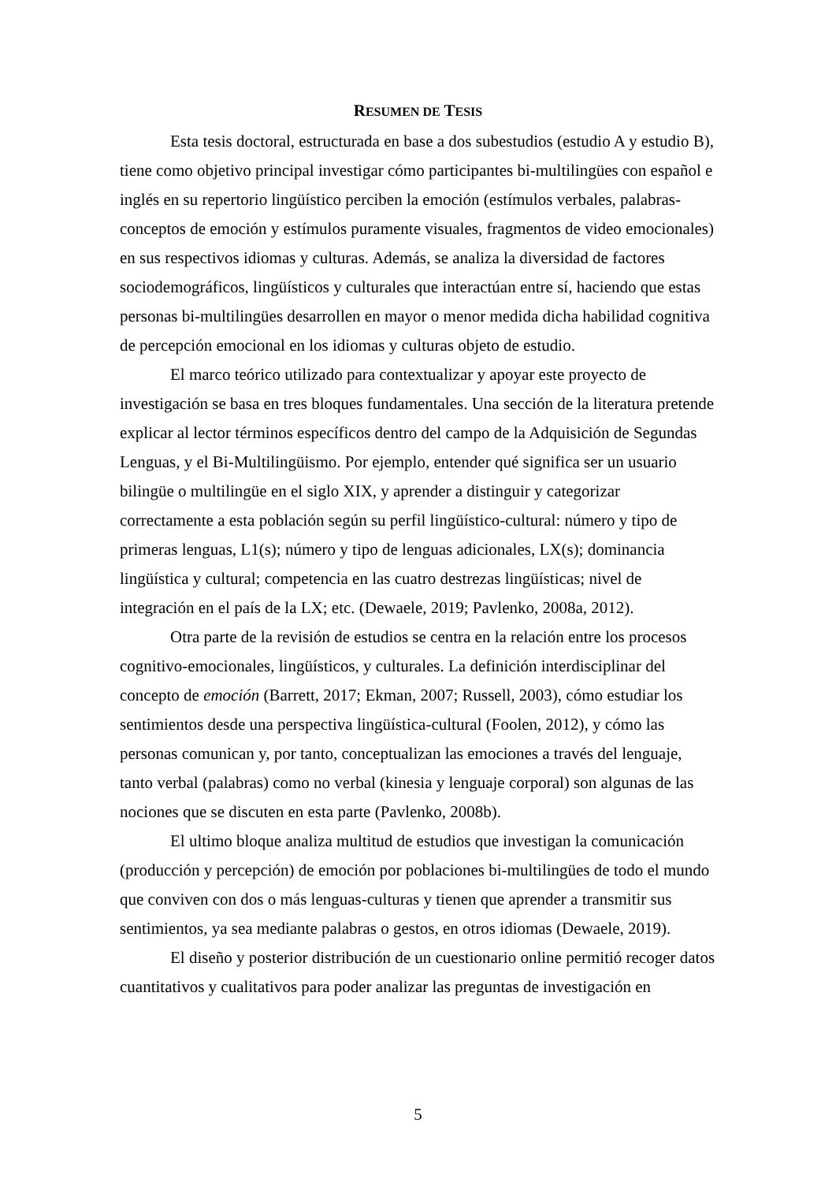RESUMEN DE TESIS
Esta tesis doctoral, estructurada en base a dos subestudios (estudio A y estudio B), tiene como objetivo principal investigar cómo participantes bi-multilingües con español e inglés en su repertorio lingüístico perciben la emoción (estímulos verbales, palabras-conceptos de emoción y estímulos puramente visuales, fragmentos de video emocionales) en sus respectivos idiomas y culturas. Además, se analiza la diversidad de factores sociodemográficos, lingüísticos y culturales que interactúan entre sí, haciendo que estas personas bi-multilingües desarrollen en mayor o menor medida dicha habilidad cognitiva de percepción emocional en los idiomas y culturas objeto de estudio.
El marco teórico utilizado para contextualizar y apoyar este proyecto de investigación se basa en tres bloques fundamentales. Una sección de la literatura pretende explicar al lector términos específicos dentro del campo de la Adquisición de Segundas Lenguas, y el Bi-Multilingüismo. Por ejemplo, entender qué significa ser un usuario bilingüe o multilingüe en el siglo XIX, y aprender a distinguir y categorizar correctamente a esta población según su perfil lingüístico-cultural: número y tipo de primeras lenguas, L1(s); número y tipo de lenguas adicionales, LX(s); dominancia lingüística y cultural; competencia en las cuatro destrezas lingüísticas; nivel de integración en el país de la LX; etc. (Dewaele, 2019; Pavlenko, 2008a, 2012).
Otra parte de la revisión de estudios se centra en la relación entre los procesos cognitivo-emocionales, lingüísticos, y culturales. La definición interdisciplinar del concepto de emoción (Barrett, 2017; Ekman, 2007; Russell, 2003), cómo estudiar los sentimientos desde una perspectiva lingüística-cultural (Foolen, 2012), y cómo las personas comunican y, por tanto, conceptualizan las emociones a través del lenguaje, tanto verbal (palabras) como no verbal (kinesia y lenguaje corporal) son algunas de las nociones que se discuten en esta parte (Pavlenko, 2008b).
El ultimo bloque analiza multitud de estudios que investigan la comunicación (producción y percepción) de emoción por poblaciones bi-multilingües de todo el mundo que conviven con dos o más lenguas-culturas y tienen que aprender a transmitir sus sentimientos, ya sea mediante palabras o gestos, en otros idiomas (Dewaele, 2019).
El diseño y posterior distribución de un cuestionario online permitió recoger datos cuantitativos y cualitativos para poder analizar las preguntas de investigación en
5